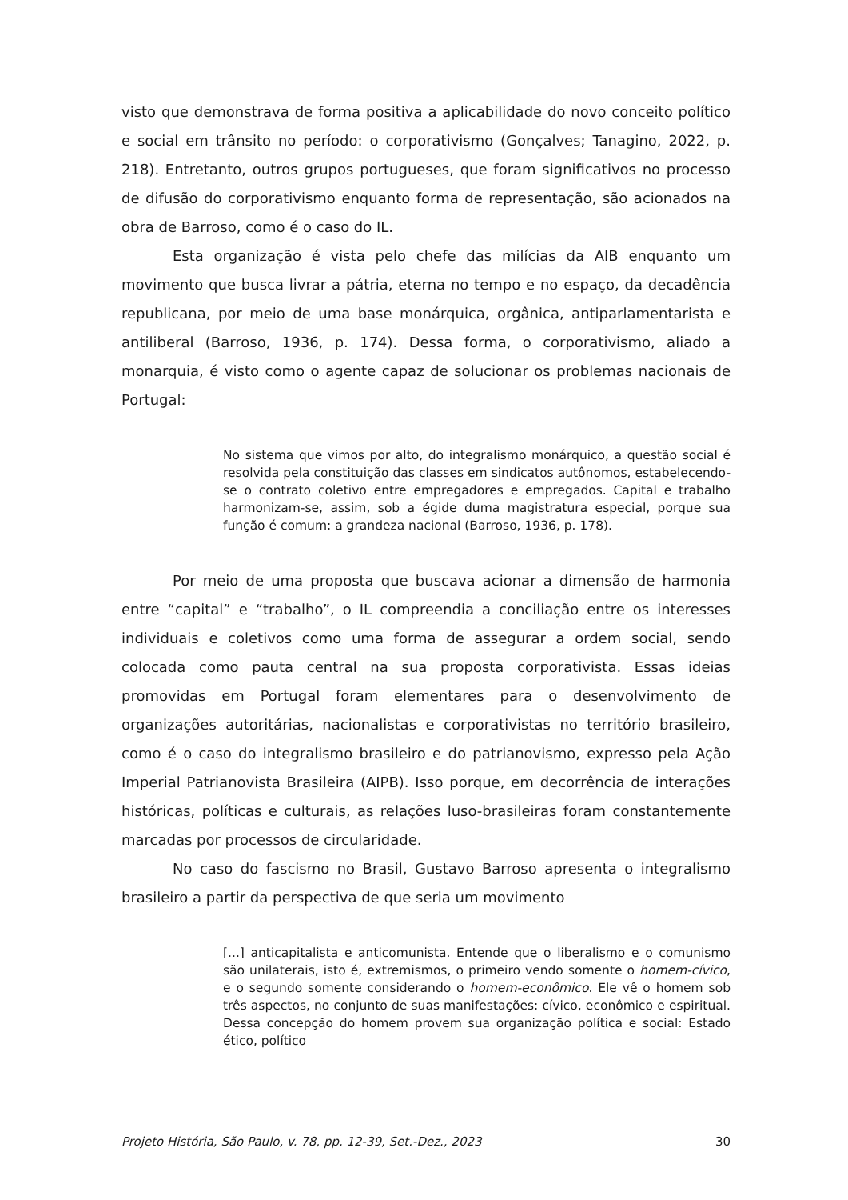visto que demonstrava de forma positiva a aplicabilidade do novo conceito político e social em trânsito no período: o corporativismo (Gonçalves; Tanagino, 2022, p. 218). Entretanto, outros grupos portugueses, que foram significativos no processo de difusão do corporativismo enquanto forma de representação, são acionados na obra de Barroso, como é o caso do IL.
Esta organização é vista pelo chefe das milícias da AIB enquanto um movimento que busca livrar a pátria, eterna no tempo e no espaço, da decadência republicana, por meio de uma base monárquica, orgânica, antiparlamentarista e antiliberal (Barroso, 1936, p. 174). Dessa forma, o corporativismo, aliado a monarquia, é visto como o agente capaz de solucionar os problemas nacionais de Portugal:
No sistema que vimos por alto, do integralismo monárquico, a questão social é resolvida pela constituição das classes em sindicatos autônomos, estabelecendo-se o contrato coletivo entre empregadores e empregados. Capital e trabalho harmonizam-se, assim, sob a égide duma magistratura especial, porque sua função é comum: a grandeza nacional (Barroso, 1936, p. 178).
Por meio de uma proposta que buscava acionar a dimensão de harmonia entre “capital” e “trabalho”, o IL compreendia a conciliação entre os interesses individuais e coletivos como uma forma de assegurar a ordem social, sendo colocada como pauta central na sua proposta corporativista. Essas ideias promovidas em Portugal foram elementares para o desenvolvimento de organizações autoritárias, nacionalistas e corporativistas no território brasileiro, como é o caso do integralismo brasileiro e do patrianovismo, expresso pela Ação Imperial Patrianovista Brasileira (AIPB). Isso porque, em decorrência de interações históricas, políticas e culturais, as relações luso-brasileiras foram constantemente marcadas por processos de circularidade.
No caso do fascismo no Brasil, Gustavo Barroso apresenta o integralismo brasileiro a partir da perspectiva de que seria um movimento
[...] anticapitalista e anticomunista. Entende que o liberalismo e o comunismo são unilaterais, isto é, extremismos, o primeiro vendo somente o homem-cívico, e o segundo somente considerando o homem-econômico. Ele vê o homem sob três aspectos, no conjunto de suas manifestações: cívico, econômico e espiritual. Dessa concepção do homem provem sua organização política e social: Estado ético, político
Projeto História, São Paulo, v. 78, pp. 12-39, Set.-Dez., 2023 30